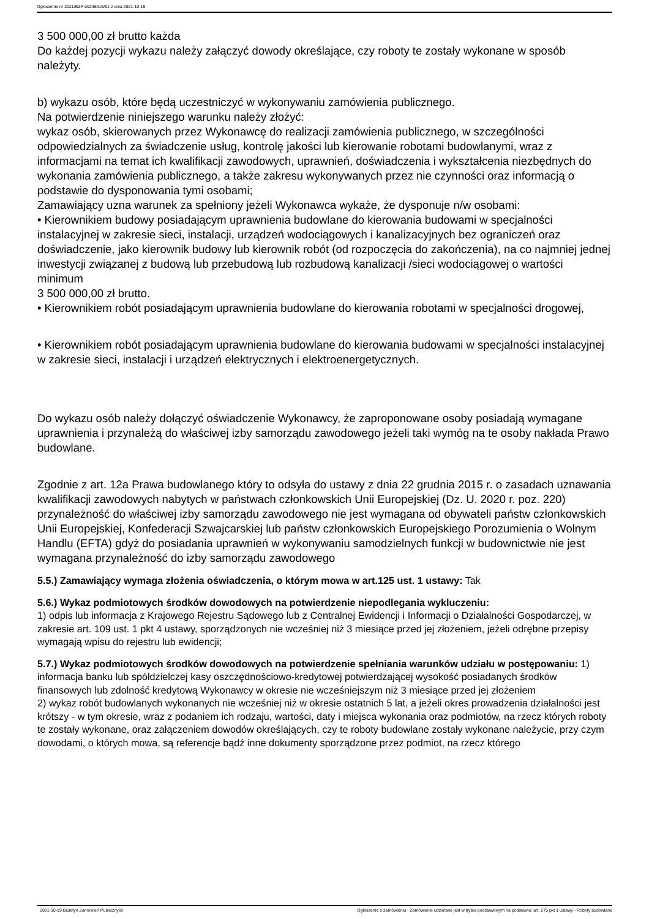Ogłoszenie nr 2021/BZP 00236015/01 z dnia 2021-10-19
3 500 000,00 zł brutto każda
Do każdej pozycji wykazu należy załączyć dowody określające, czy roboty te zostały wykonane w sposób należyty.
b) wykazu osób, które będą uczestniczyć w wykonywaniu zamówienia publicznego.
Na potwierdzenie niniejszego warunku należy złożyć:
wykaz osób, skierowanych przez Wykonawcę do realizacji zamówienia publicznego, w szczególności odpowiedzialnych za świadczenie usług, kontrolę jakości lub kierowanie robotami budowlanymi, wraz z informacjami na temat ich kwalifikacji zawodowych, uprawnień, doświadczenia i wykształcenia niezbędnych do wykonania zamówienia publicznego, a także zakresu wykonywanych przez nie czynności oraz informacją o podstawie do dysponowania tymi osobami;
Zamawiający uzna warunek za spełniony jeżeli Wykonawca wykaże, że dysponuje n/w osobami:
• Kierownikiem budowy posiadającym uprawnienia budowlane do kierowania budowami w specjalności instalacyjnej w zakresie sieci, instalacji, urządzeń wodociągowych i kanalizacyjnych bez ograniczeń oraz doświadczenie, jako kierownik budowy lub kierownik robót (od rozpoczęcia do zakończenia), na co najmniej jednej inwestycji związanej z budową lub przebudową lub rozbudową kanalizacji /sieci wodociągowej o wartości minimum
3 500 000,00 zł brutto.
• Kierownikiem robót posiadającym uprawnienia budowlane do kierowania robotami w specjalności drogowej,
• Kierownikiem robót posiadającym uprawnienia budowlane do kierowania budowami w specjalności instalacyjnej w zakresie sieci, instalacji i urządzeń elektrycznych i elektroenergetycznych.
Do wykazu osób należy dołączyć oświadczenie Wykonawcy, że zaproponowane osoby posiadają wymagane uprawnienia i przynależą do właściwej izby samorządu zawodowego jeżeli taki wymóg na te osoby nakłada Prawo budowlane.
Zgodnie z art. 12a Prawa budowlanego który to odsyła do ustawy z dnia 22 grudnia 2015 r. o zasadach uznawania kwalifikacji zawodowych nabytych w państwach członkowskich Unii Europejskiej (Dz. U. 2020 r. poz. 220) przynależność do właściwej izby samorządu zawodowego nie jest wymagana od obywateli państw członkowskich Unii Europejskiej, Konfederacji Szwajcarskiej lub państw członkowskich Europejskiego Porozumienia o Wolnym Handlu (EFTA) gdyż do posiadania uprawnień w wykonywaniu samodzielnych funkcji w budownictwie nie jest wymagana przynależność do izby samorządu zawodowego
5.5.) Zamawiający wymaga złożenia oświadczenia, o którym mowa w art.125 ust. 1 ustawy: Tak
5.6.) Wykaz podmiotowych środków dowodowych na potwierdzenie niepodlegania wykluczeniu:
1) odpis lub informacja z Krajowego Rejestru Sądowego lub z Centralnej Ewidencji i Informacji o Działalności Gospodarczej, w zakresie art. 109 ust. 1 pkt 4 ustawy, sporządzonych nie wcześniej niż 3 miesiące przed jej złożeniem, jeżeli odrębne przepisy wymagają wpisu do rejestru lub ewidencji;
5.7.) Wykaz podmiotowych środków dowodowych na potwierdzenie spełniania warunków udziału w postępowaniu: 1) informacja banku lub spółdzielczej kasy oszczędnościowo-kredytowej potwierdzającej wysokość posiadanych środków finansowych lub zdolność kredytową Wykonawcy w okresie nie wcześniejszym niż 3 miesiące przed jej złożeniem
2) wykaz robót budowlanych wykonanych nie wcześniej niż w okresie ostatnich 5 lat, a jeżeli okres prowadzenia działalności jest krótszy - w tym okresie, wraz z podaniem ich rodzaju, wartości, daty i miejsca wykonania oraz podmiotów, na rzecz których roboty te zostały wykonane, oraz załączeniem dowodów określających, czy te roboty budowlane zostały wykonane należycie, przy czym dowodami, o których mowa, są referencje bądź inne dokumenty sporządzone przez podmiot, na rzecz którego
2021-10-19 Biuletyn Zamówień Publicznych Ogłoszenie o zamówieniu - Zamówienie udzielane jest w trybie podstawowym na podstawie: art. 275 pkt 1 ustawy - Roboty budowlane